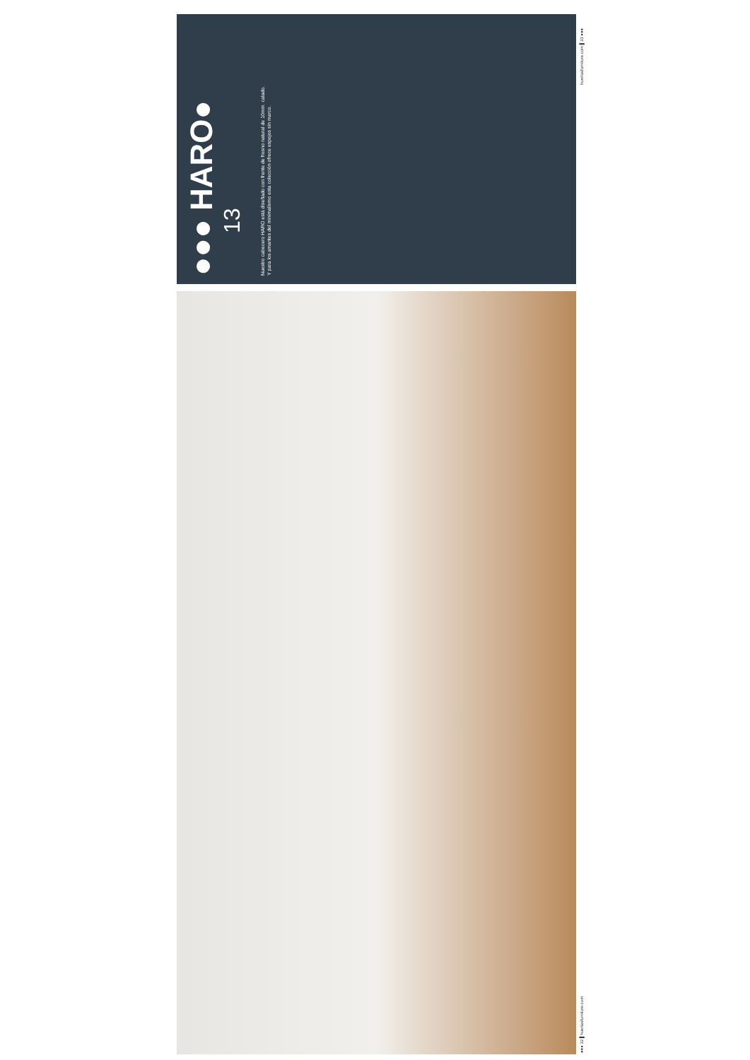●●● HARO●
13
Nuestro cabecero HARO está diseñado con frente de fresno natural de 10mm. calado.
Y para los amantes del minimalismo esta colección ofrece espejos sin marco.
huertasfurniture.com ▌33 ●●●
●●● 32 ▌huertasfurniture.com